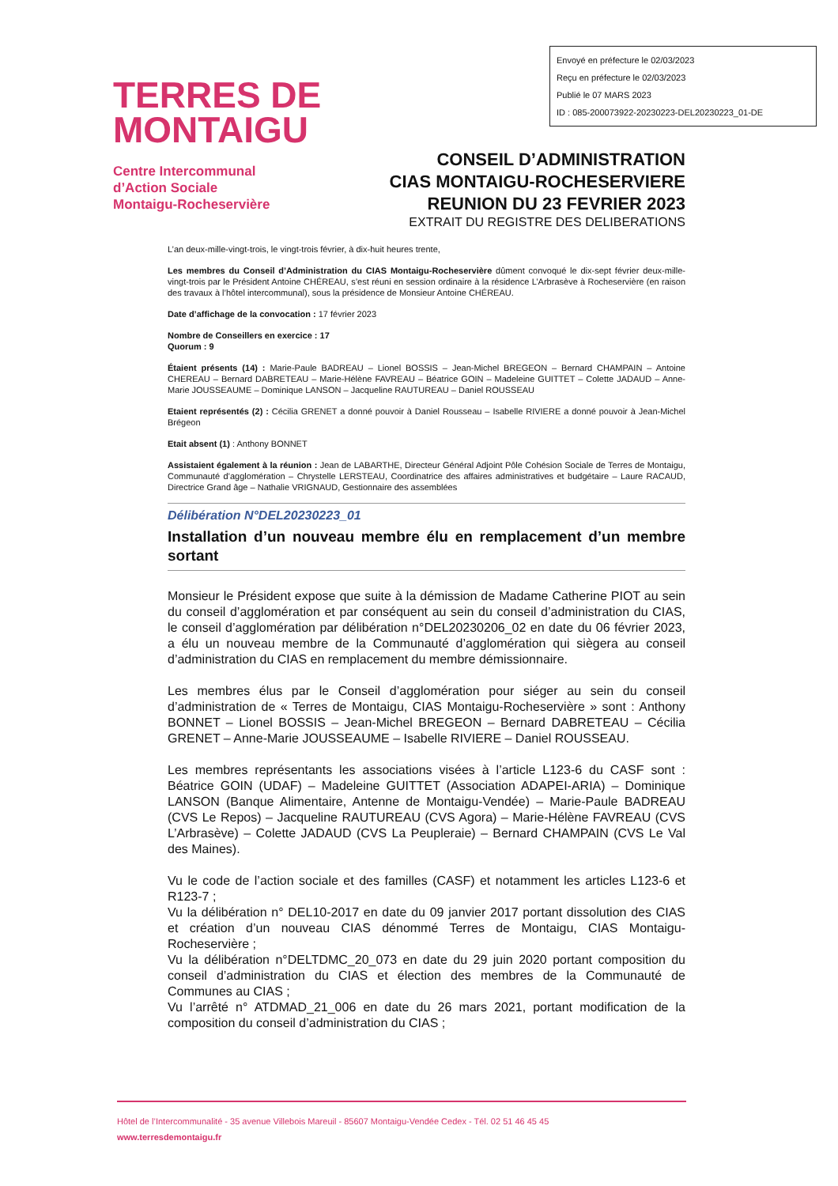Envoyé en préfecture le 02/03/2023
Reçu en préfecture le 02/03/2023
Publié le 07 MARS 2023
ID : 085-200073922-20230223-DEL20230223_01-DE
TERRES DE
MONTAIGU
Centre Intercommunal
d’Action Sociale
Montaigu-Rocheservière
CONSEIL D’ADMINISTRATION
CIAS MONTAIGU-ROCHESERVIERE
REUNION DU 23 FEVRIER 2023
EXTRAIT DU REGISTRE DES DELIBERATIONS
L’an deux-mille-vingt-trois, le vingt-trois février, à dix-huit heures trente,
Les membres du Conseil d’Administration du CIAS Montaigu-Rocheservière dûment convoqué le dix-sept février deux-mille-vingt-trois par le Président Antoine CHÉREAU, s’est réuni en session ordinaire à la résidence L’Arbrasève à Rocheservière (en raison des travaux à l’hôtel intercommunal), sous la présidence de Monsieur Antoine CHÉREAU.
Date d’affichage de la convocation : 17 février 2023
Nombre de Conseillers en exercice : 17
Quorum : 9
Étaient présents (14) : Marie-Paule BADREAU – Lionel BOSSIS – Jean-Michel BREGEON – Bernard CHAMPAIN – Antoine CHEREAU – Bernard DABRETEAU – Marie-Hélène FAVREAU – Béatrice GOIN – Madeleine GUITTET – Colette JADAUD – Anne-Marie JOUSSEAUME – Dominique LANSON – Jacqueline RAUTUREAU – Daniel ROUSSEAU
Etaient représentés (2) : Cécilia GRENET a donné pouvoir à Daniel Rousseau – Isabelle RIVIERE a donné pouvoir à Jean-Michel Brégeon
Etait absent (1) : Anthony BONNET
Assistaient également à la réunion : Jean de LABARTHE, Directeur Général Adjoint Pôle Cohésion Sociale de Terres de Montaigu, Communauté d’agglomération – Chrystelle LERSTEAU, Coordinatrice des affaires administratives et budgétaire – Laure RACAUD, Directrice Grand âge – Nathalie VRIGNAUD, Gestionnaire des assemblées
Délibération N°DEL20230223_01
Installation d’un nouveau membre élu en remplacement d’un membre sortant
Monsieur le Président expose que suite à la démission de Madame Catherine PIOT au sein du conseil d’agglomération et par conséquent au sein du conseil d’administration du CIAS, le conseil d’agglomération par délibération n°DEL20230206_02 en date du 06 février 2023, a élu un nouveau membre de la Communauté d’agglomération qui siègera au conseil d’administration du CIAS en remplacement du membre démissionnaire.
Les membres élus par le Conseil d’agglomération pour siéger au sein du conseil d’administration de « Terres de Montaigu, CIAS Montaigu-Rocheservière » sont : Anthony BONNET – Lionel BOSSIS – Jean-Michel BREGEON – Bernard DABRETEAU – Cécilia GRENET – Anne-Marie JOUSSEAUME – Isabelle RIVIERE – Daniel ROUSSEAU.
Les membres représentants les associations visées à l’article L123-6 du CASF sont : Béatrice GOIN (UDAF) – Madeleine GUITTET (Association ADAPEI-ARIA) – Dominique LANSON (Banque Alimentaire, Antenne de Montaigu-Vendée) – Marie-Paule BADREAU (CVS Le Repos) – Jacqueline RAUTUREAU (CVS Agora) – Marie-Hélène FAVREAU (CVS L’Arbrasève) – Colette JADAUD (CVS La Peupleraie) – Bernard CHAMPAIN (CVS Le Val des Maines).
Vu le code de l’action sociale et des familles (CASF) et notamment les articles L123-6 et R123-7 ;
Vu la délibération n° DEL10-2017 en date du 09 janvier 2017 portant dissolution des CIAS et création d’un nouveau CIAS dénommé Terres de Montaigu, CIAS Montaigu-Rocheservière ;
Vu la délibération n°DELTDMC_20_073 en date du 29 juin 2020 portant composition du conseil d’administration du CIAS et élection des membres de la Communauté de Communes au CIAS ;
Vu l’arrêté n° ATDMAD_21_006 en date du 26 mars 2021, portant modification de la composition du conseil d’administration du CIAS ;
Hôtel de l’Intercommunalité - 35 avenue Villebois Mareuil - 85607 Montaigu-Vendée Cedex - Tél. 02 51 46 45 45
www.terresdemontaigu.fr